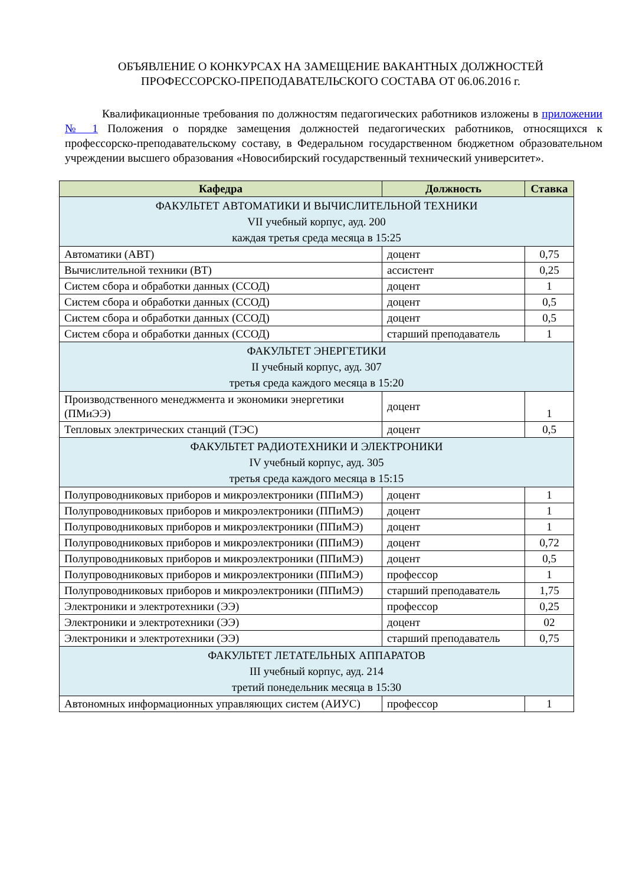ОБЪЯВЛЕНИЕ О КОНКУРСАХ НА ЗАМЕЩЕНИЕ ВАКАНТНЫХ ДОЛЖНОСТЕЙ
ПРОФЕССОРСКО-ПРЕПОДАВАТЕЛЬСКОГО СОСТАВА ОТ 06.06.2016 г.
Квалификационные требования по должностям педагогических работников изложены в приложении № 1 Положения о порядке замещения должностей педагогических работников, относящихся к профессорско-преподавательскому составу, в Федеральном государственном бюджетном образовательном учреждении высшего образования «Новосибирский государственный технический университет».
| Кафедра | Должность | Ставка |
| --- | --- | --- |
| ФАКУЛЬТЕТ АВТОМАТИКИ И ВЫЧИСЛИТЕЛЬНОЙ ТЕХНИКИ VII учебный корпус, ауд. 200 каждая третья среда месяца в 15:25 | | |
| Автоматики (АВТ) | доцент | 0,75 |
| Вычислительной техники (ВТ) | ассистент | 0,25 |
| Систем сбора и обработки данных (ССОД) | доцент | 1 |
| Систем сбора и обработки данных (ССОД) | доцент | 0,5 |
| Систем сбора и обработки данных (ССОД) | доцент | 0,5 |
| Систем сбора и обработки данных (ССОД) | старший преподаватель | 1 |
| ФАКУЛЬТЕТ ЭНЕРГЕТИКИ II учебный корпус, ауд. 307 третья среда каждого месяца в 15:20 | | |
| Производственного менеджмента и экономики энергетики (ПМиЭЭ) | доцент | 1 |
| Тепловых электрических станций (ТЭС) | доцент | 0,5 |
| ФАКУЛЬТЕТ РАДИОТЕХНИКИ И ЭЛЕКТРОНИКИ IV учебный корпус, ауд. 305 третья среда каждого месяца в 15:15 | | |
| Полупроводниковых приборов и микроэлектроники (ППиМЭ) | доцент | 1 |
| Полупроводниковых приборов и микроэлектроники (ППиМЭ) | доцент | 1 |
| Полупроводниковых приборов и микроэлектроники (ППиМЭ) | доцент | 1 |
| Полупроводниковых приборов и микроэлектроники (ППиМЭ) | доцент | 0,72 |
| Полупроводниковых приборов и микроэлектроники (ППиМЭ) | доцент | 0,5 |
| Полупроводниковых приборов и микроэлектроники (ППиМЭ) | профессор | 1 |
| Полупроводниковых приборов и микроэлектроники (ППиМЭ) | старший преподаватель | 1,75 |
| Электроники и электротехники (ЭЭ) | профессор | 0,25 |
| Электроники и электротехники (ЭЭ) | доцент | 02 |
| Электроники и электротехники (ЭЭ) | старший преподаватель | 0,75 |
| ФАКУЛЬТЕТ ЛЕТАТЕЛЬНЫХ АППАРАТОВ III учебный корпус, ауд. 214 третий понедельник месяца в 15:30 | | |
| Автономных информационных управляющих систем (АИУС) | профессор | 1 |